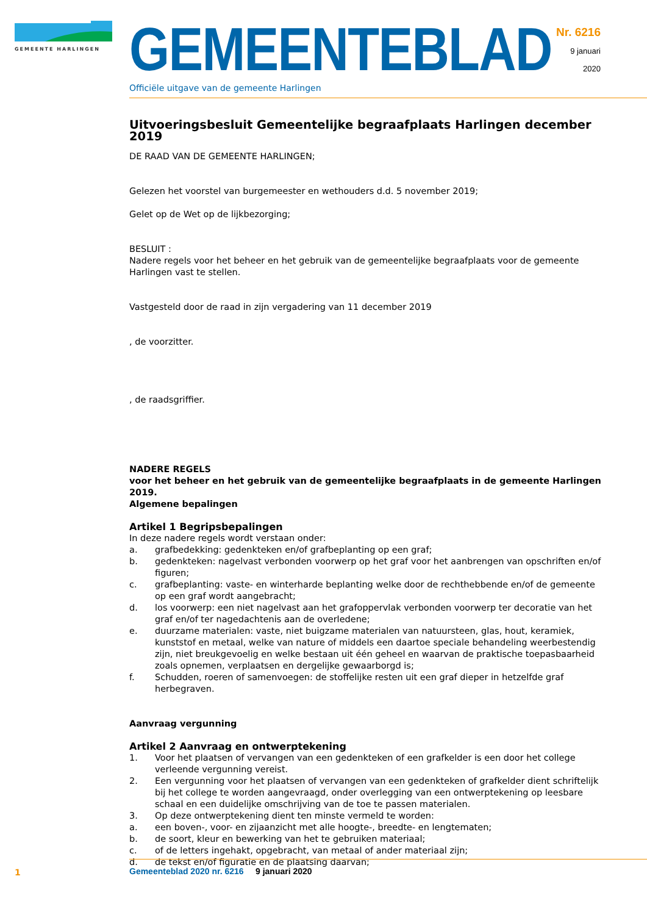GEMEENTE HARLINGEN
GEMEENTEBLAD
Officiële uitgave van de gemeente Harlingen
Nr. 6216
9 januari
2020
Uitvoeringsbesluit Gemeentelijke begraafplaats Harlingen december 2019
DE RAAD VAN DE GEMEENTE HARLINGEN;
Gelezen het voorstel van burgemeester en wethouders d.d. 5 november 2019;
Gelet op de Wet op de lijkbezorging;
BESLUIT :
Nadere regels voor het beheer en het gebruik van de gemeentelijke begraafplaats voor de gemeente Harlingen vast te stellen.
Vastgesteld door de raad in zijn vergadering van 11 december 2019
, de voorzitter.
, de raadsgriffier.
NADERE REGELS
voor het beheer en het gebruik van de gemeentelijke begraafplaats in de gemeente Harlingen 2019.
Algemene bepalingen
Artikel 1 Begripsbepalingen
In deze nadere regels wordt verstaan onder:
a. grafbedekking: gedenkteken en/of grafbeplanting op een graf;
b. gedenkteken: nagelvast verbonden voorwerp op het graf voor het aanbrengen van opschriften en/of figuren;
c. grafbeplanting: vaste- en winterharde beplanting welke door de rechthebbende en/of de gemeente op een graf wordt aangebracht;
d. los voorwerp: een niet nagelvast aan het grafoppervlak verbonden voorwerp ter decoratie van het graf en/of ter nagedachtenis aan de overledene;
e. duurzame materialen: vaste, niet buigzame materialen van natuursteen, glas, hout, keramiek, kunststof en metaal, welke van nature of middels een daartoe speciale behandeling weerbestendig zijn, niet breukgevoelig en welke bestaan uit één geheel en waarvan de praktische toepasbaarheid zoals opnemen, verplaatsen en dergelijke gewaarborgd is;
f. Schudden, roeren of samenvoegen: de stoffelijke resten uit een graf dieper in hetzelfde graf herbegraven.
Aanvraag vergunning
Artikel 2 Aanvraag en ontwerptekening
1. Voor het plaatsen of vervangen van een gedenkteken of een grafkelder is een door het college verleende vergunning vereist.
2. Een vergunning voor het plaatsen of vervangen van een gedenkteken of grafkelder dient schriftelijk bij het college te worden aangevraagd, onder overlegging van een ontwerptekening op leesbare schaal en een duidelijke omschrijving van de toe te passen materialen.
3. Op deze ontwerptekening dient ten minste vermeld te worden:
a. een boven-, voor- en zijaanzicht met alle hoogte-, breedte- en lengtematen;
b. de soort, kleur en bewerking van het te gebruiken materiaal;
c. of de letters ingehakt, opgebracht, van metaal of ander materiaal zijn;
d. de tekst en/of figuratie en de plaatsing daarvan;
1
Gemeenteblad 2020 nr. 6216 9 januari 2020